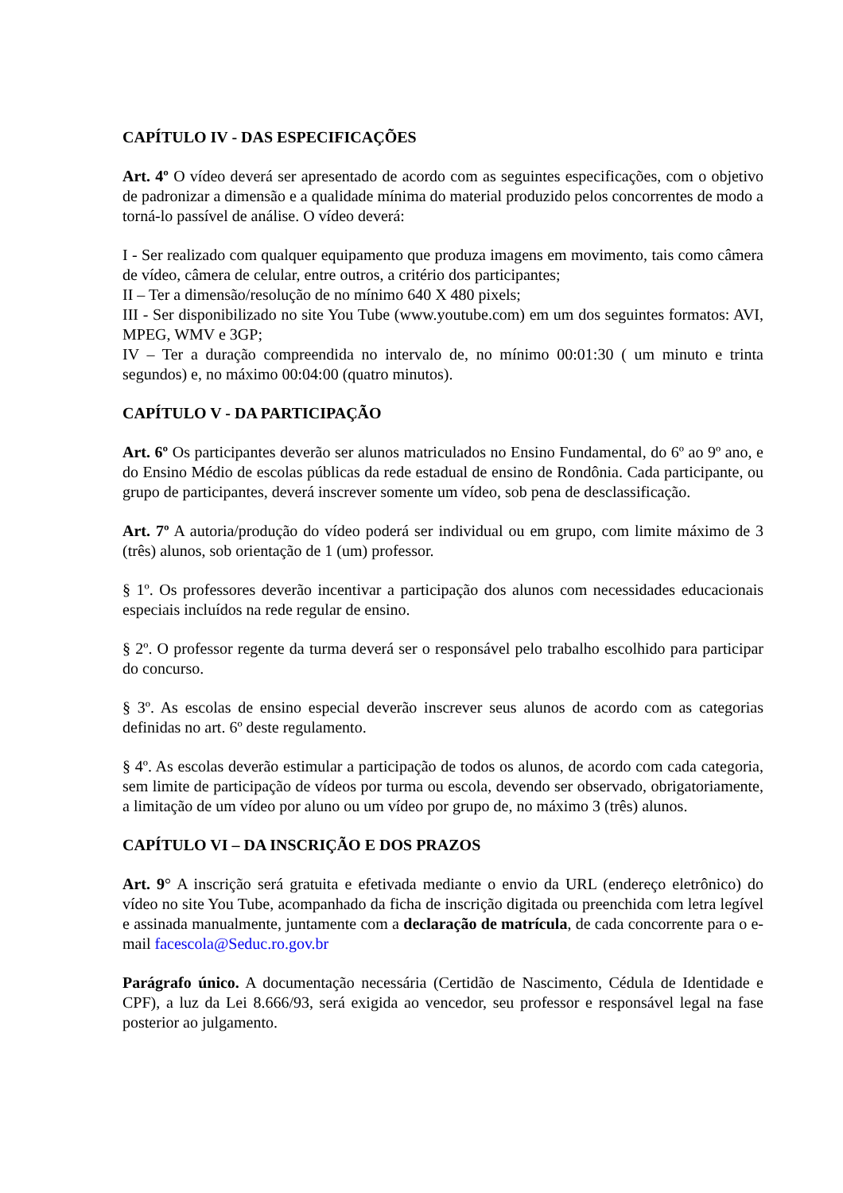CAPÍTULO IV - DAS ESPECIFICAÇÕES
Art. 4º O vídeo deverá ser apresentado de acordo com as seguintes especificações, com o objetivo de padronizar a dimensão e a qualidade mínima do material produzido pelos concorrentes de modo a torná-lo passível de análise. O vídeo deverá:
I - Ser realizado com qualquer equipamento que produza imagens em movimento, tais como câmera de vídeo, câmera de celular, entre outros, a critério dos participantes;
II – Ter a dimensão/resolução de no mínimo 640 X 480 pixels;
III - Ser disponibilizado no site You Tube (www.youtube.com) em um dos seguintes formatos: AVI, MPEG, WMV e 3GP;
IV – Ter a duração compreendida no intervalo de, no mínimo 00:01:30 ( um minuto e trinta segundos) e, no máximo 00:04:00 (quatro minutos).
CAPÍTULO V - DA PARTICIPAÇÃO
Art. 6º Os participantes deverão ser alunos matriculados no Ensino Fundamental, do 6º ao 9º ano, e do Ensino Médio de escolas públicas da rede estadual de ensino de Rondônia. Cada participante, ou grupo de participantes, deverá inscrever somente um vídeo, sob pena de desclassificação.
Art. 7º A autoria/produção do vídeo poderá ser individual ou em grupo, com limite máximo de 3 (três) alunos, sob orientação de 1 (um) professor.
§ 1º. Os professores deverão incentivar a participação dos alunos com necessidades educacionais especiais incluídos na rede regular de ensino.
§ 2º. O professor regente da turma deverá ser o responsável pelo trabalho escolhido para participar do concurso.
§ 3º. As escolas de ensino especial deverão inscrever seus alunos de acordo com as categorias definidas no art. 6º deste regulamento.
§ 4º. As escolas deverão estimular a participação de todos os alunos, de acordo com cada categoria, sem limite de participação de vídeos por turma ou escola, devendo ser observado, obrigatoriamente, a limitação de um vídeo por aluno ou um vídeo por grupo de, no máximo 3 (três) alunos.
CAPÍTULO VI – DA INSCRIÇÃO E DOS PRAZOS
Art. 9° A inscrição será gratuita e efetivada mediante o envio da URL (endereço eletrônico) do vídeo no site You Tube, acompanhado da ficha de inscrição digitada ou preenchida com letra legível e assinada manualmente, juntamente com a declaração de matrícula, de cada concorrente para o e-mail facescola@Seduc.ro.gov.br
Parágrafo único. A documentação necessária (Certidão de Nascimento, Cédula de Identidade e CPF), a luz da Lei 8.666/93, será exigida ao vencedor, seu professor e responsável legal na fase posterior ao julgamento.